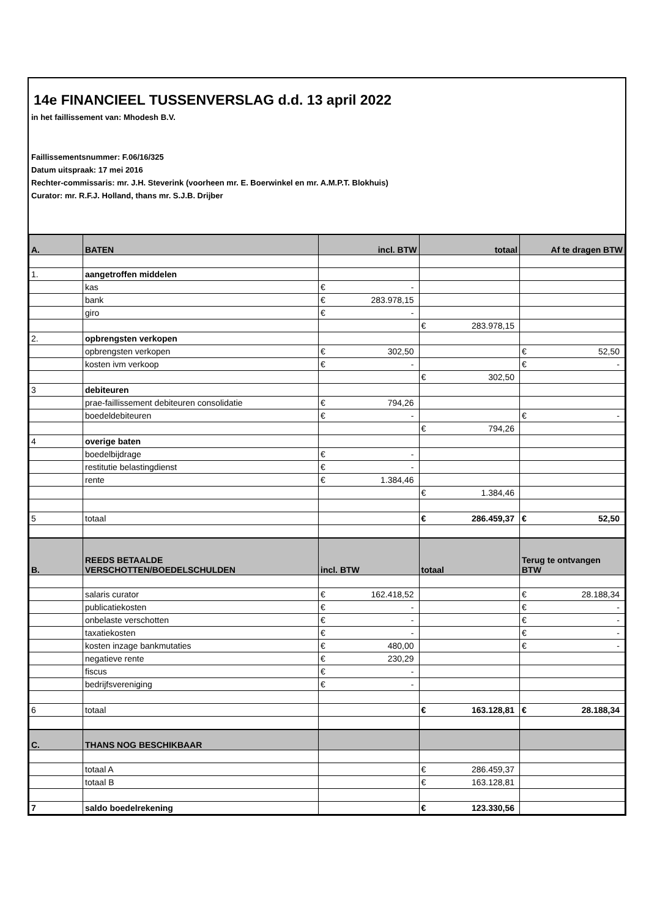14e FINANCIEEL TUSSENVERSLAG d.d. 13 april 2022
in het faillissement van: Mhodesh B.V.
Faillissementsnummer: F.06/16/325
Datum uitspraak: 17 mei 2016
Rechter-commissaris: mr. J.H. Steverink (voorheen mr. E. Boerwinkel en mr. A.M.P.T. Blokhuis)
Curator: mr. R.F.J. Holland, thans mr. S.J.B. Drijber
| A. | BATEN | incl. BTW | | totaal | | Af te dragen BTW | |
| --- | --- | --- | --- | --- | --- | --- | --- |
| 1. | aangetroffen middelen | | | | | | |
| | kas | € | - | | | | |
| | bank | € | 283.978,15 | | | | |
| | giro | € | - | | | | |
| | | | | € | 283.978,15 | | |
| 2. | opbrengsten verkopen | | | | | | |
| | opbrengsten verkopen | € | 302,50 | | | € | 52,50 |
| | kosten ivm verkoop | € | - | | | € | - |
| | | | | € | 302,50 | | |
| 3 | debiteuren | | | | | | |
| | prae-faillissement debiteuren consolidatie | € | 794,26 | | | | |
| | boedeldebiteuren | € | - | | | € | - |
| | | | | € | 794,26 | | |
| 4 | overige baten | | | | | | |
| | boedelbijdrage | € | - | | | | |
| | restitutie belastingdienst | € | - | | | | |
| | rente | € | 1.384,46 | | | | |
| | | | | € | 1.384,46 | | |
| 5 | totaal | | | € | 286.459,37 | € | 52,50 |
| B. | REEDS BETAALDE VERSCHOTTEN/BOEDELSCHULDEN | incl. BTW | | totaal | | Terug te ontvangen BTW | |
| | salaris curator | € | 162.418,52 | | | € | 28.188,34 |
| | publicatiekosten | € | - | | | € | - |
| | onbelaste verschotten | € | - | | | € | - |
| | taxatiekosten | € | - | | | € | - |
| | kosten inzage bankmutaties | € | 480,00 | | | € | - |
| | negatieve rente | € | 230,29 | | | | |
| | fiscus | € | - | | | | |
| | bedrijfsvereniging | € | - | | | | |
| 6 | totaal | | | € | 163.128,81 | € | 28.188,34 |
| C. | THANS NOG BESCHIKBAAR | | | | | | |
| | totaal A | | | € | 286.459,37 | | |
| | totaal B | | | € | 163.128,81 | | |
| 7 | saldo boedelrekening | | | € | 123.330,56 | | |